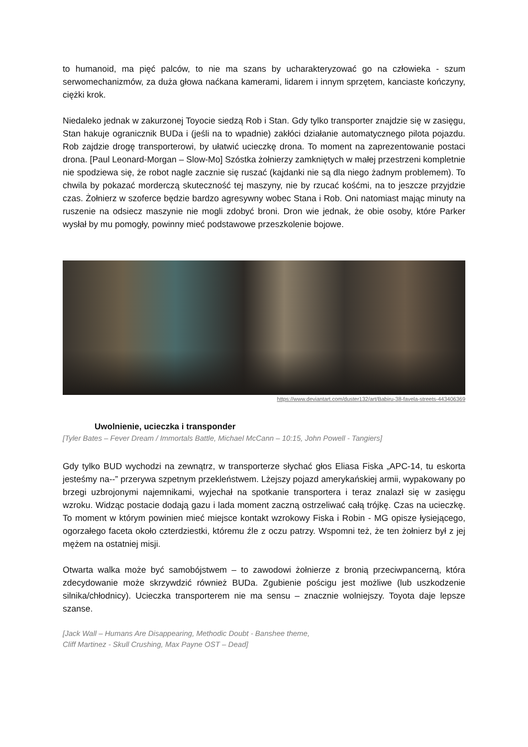to humanoid, ma pięć palców, to nie ma szans by ucharakteryzować go na człowieka - szum serwomechanizmów, za duża głowa naćkana kamerami, lidarem i innym sprzętem, kanciaste kończyny, ciężki krok.
Niedaleko jednak w zakurzonej Toyocie siedzą Rob i Stan. Gdy tylko transporter znajdzie się w zasięgu, Stan hakuje ogranicznik BUDa i (jeśli na to wpadnie) zakłóci działanie automatycznego pilota pojazdu. Rob zajdzie drogę transporterowi, by ułatwić ucieczkę drona. To moment na zaprezentowanie postaci drona. [Paul Leonard-Morgan – Slow-Mo] Szóstka żołnierzy zamkniętych w małej przestrzeni kompletnie nie spodziewa się, że robot nagle zacznie się ruszać (kajdanki nie są dla niego żadnym problemem). To chwila by pokazać morderczą skuteczność tej maszyny, nie by rzucać kośćmi, na to jeszcze przyjdzie czas. Żołnierz w szoferce będzie bardzo agresywny wobec Stana i Rob. Oni natomiast mając minuty na ruszenie na odsiecz maszynie nie mogli zdobyć broni. Dron wie jednak, że obie osoby, które Parker wysłał by mu pomogły, powinny mieć podstawowe przeszkolenie bojowe.
https://www.deviantart.com/duster132/art/Babiru-38-favela-streets-443406369
Uwolnienie, ucieczka i transponder
[Tyler Bates – Fever Dream / Immortals Battle, Michael McCann – 10:15, John Powell - Tangiers]
Gdy tylko BUD wychodzi na zewnątrz, w transporterze słychać głos Eliasa Fiska „APC-14, tu eskorta jesteśmy na--” przerywa szpetnym przekleństwem. Lżejszy pojazd amerykańskiej armii, wypakowany po brzegi uzbrojonymi najemnikami, wyjechał na spotkanie transportera i teraz znalazł się w zasięgu wzroku. Widząc postacie dodają gazu i lada moment zaczną ostrzeliwać całą trójkę. Czas na ucieczkę. To moment w którym powinien mieć miejsce kontakt wzrokowy Fiska i Robin - MG opisze łysiejącego, ogorzałego faceta około czterdziestki, któremu źle z oczu patrzy. Wspomni też, że ten żołnierz był z jej mężem na ostatniej misji.
Otwarta walka może być samobójstwem – to zawodowi żołnierze z bronią przeciwpancerną, która zdecydowanie może skrzywdzić również BUDa. Zgubienie pościgu jest możliwe (lub uszkodzenie silnika/chłodnicy). Ucieczka transporterem nie ma sensu – znacznie wolniejszy. Toyota daje lepsze szanse.
[Jack Wall – Humans Are Disappearing, Methodic Doubt - Banshee theme,
Cliff Martinez - Skull Crushing, Max Payne OST – Dead]